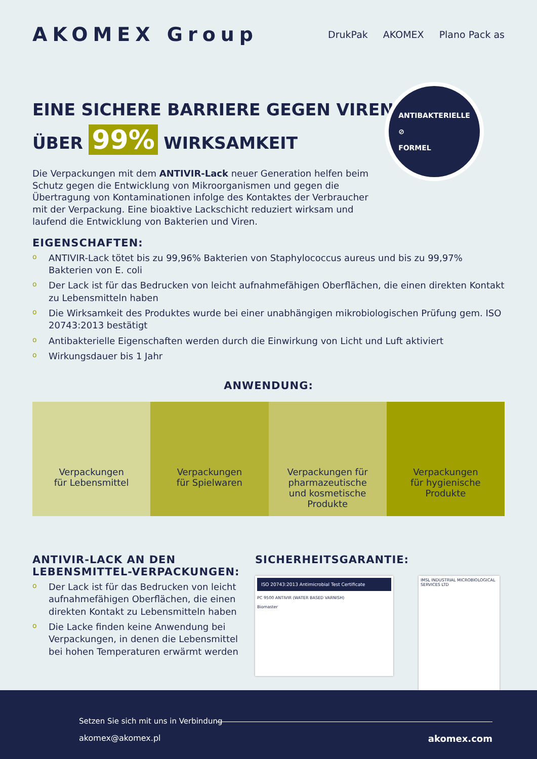AKOMEX Group
DrukPak AKOMEX Plano Pack as
EINE SICHERE BARRIERE GEGEN VIREN
ÜBER 99% WIRKSAMKEIT
ANTIBAKTERIELLE
⊘
FORMEL
Die Verpackungen mit dem ANTIVIR-Lack neuer Generation helfen beim Schutz gegen die Entwicklung von Mikroorganismen und gegen die Übertragung von Kontaminationen infolge des Kontaktes der Verbraucher mit der Verpackung. Eine bioaktive Lackschicht reduziert wirksam und laufend die Entwicklung von Bakterien und Viren.
EIGENSCHAFTEN:
o ANTIVIR-Lack tötet bis zu 99,96% Bakterien von Staphylococcus aureus und bis zu 99,97% Bakterien von E. coli
o Der Lack ist für das Bedrucken von leicht aufnahmefähigen Oberflächen, die einen direkten Kontakt zu Lebensmitteln haben
o Die Wirksamkeit des Produktes wurde bei einer unabhängigen mikrobiologischen Prüfung gem. ISO 20743:2013 bestätigt
o Antibakterielle Eigenschaften werden durch die Einwirkung von Licht und Luft aktiviert
o Wirkungsdauer bis 1 Jahr
ANWENDUNG:
Verpackungen
für Lebensmittel
Verpackungen
für Spielwaren
Verpackungen für
pharmazeutische
und kosmetische
Produkte
Verpackungen
für hygienische
Produkte
ANTIVIR-LACK AN DEN LEBENSMITTEL-VERPACKUNGEN:
o Der Lack ist für das Bedrucken von leicht aufnahmefähigen Oberflächen, die einen direkten Kontakt zu Lebensmitteln haben
o Die Lacke finden keine Anwendung bei Verpackungen, in denen die Lebensmittel bei hohen Temperaturen erwärmt werden
SICHERHEITSGARANTIE:
ISO 20743:2013 Antimicrobial Test Certificate
PC 9500 ANTIVIR (WATER BASED VARNISH)
Biomaster
IMSL INDUSTRIAL MICROBIOLOGICAL SERVICES LTD
Setzen Sie sich mit uns in Verbindung
akomex@akomex.pl akomex.com